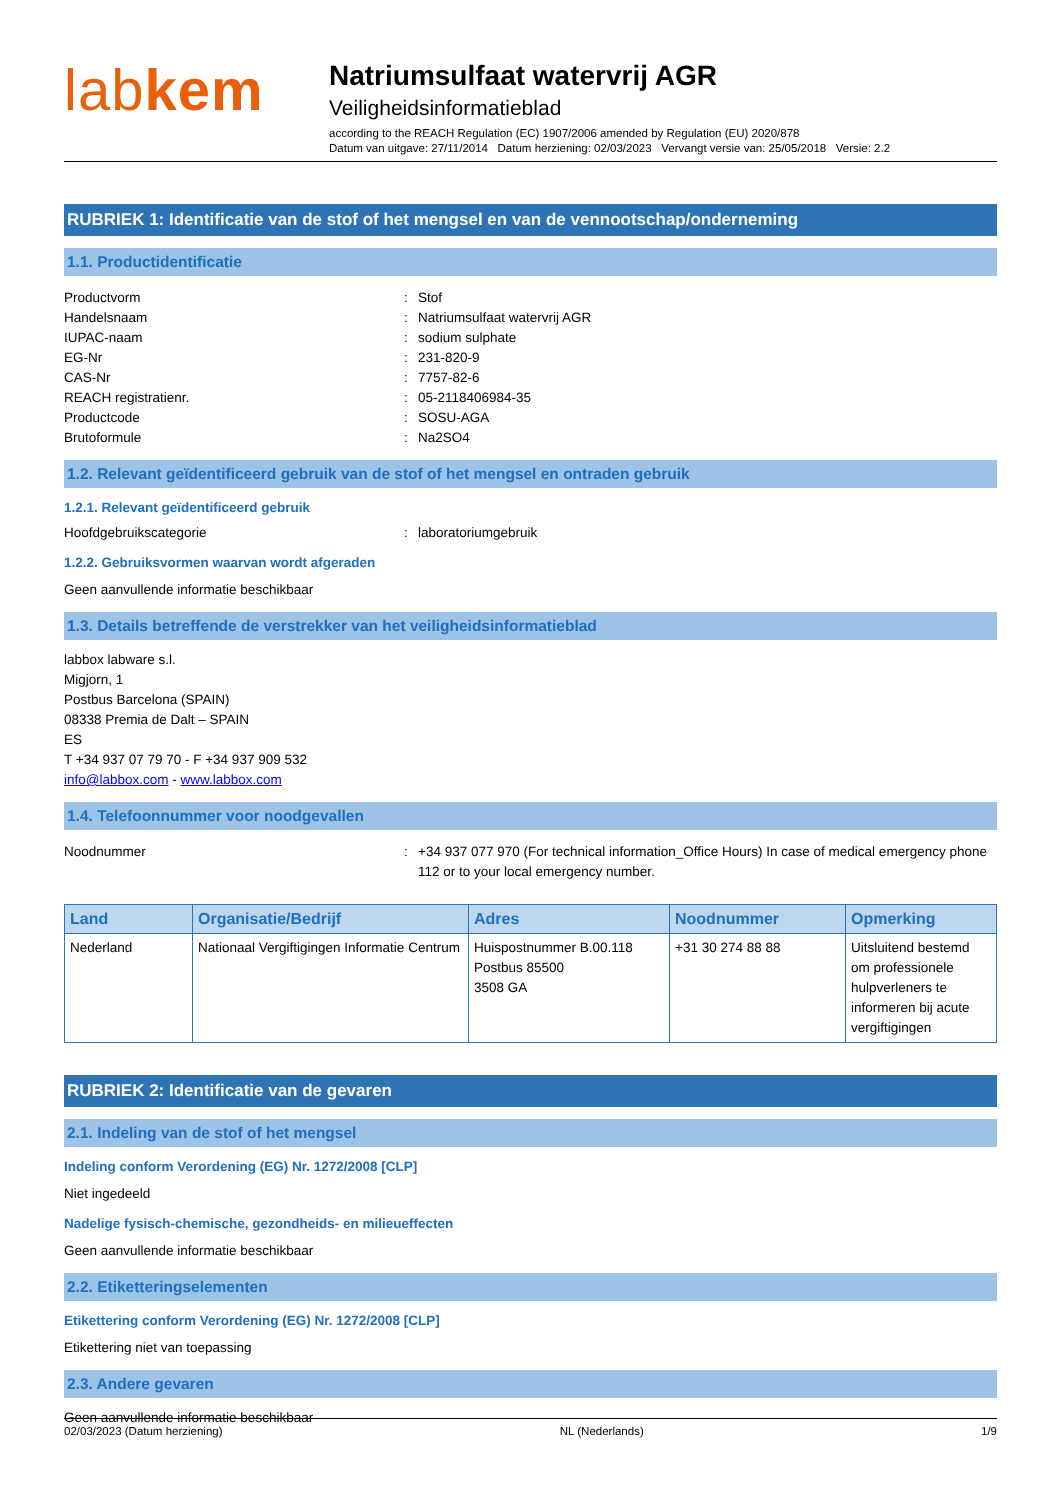labkem
Natriumsulfaat watervrij AGR
Veiligheidsinformatieblad
according to the REACH Regulation (EC) 1907/2006 amended by Regulation (EU) 2020/878
Datum van uitgave: 27/11/2014 Datum herziening: 02/03/2023 Vervangt versie van: 25/05/2018 Versie: 2.2
RUBRIEK 1: Identificatie van de stof of het mengsel en van de vennootschap/onderneming
1.1. Productidentificatie
Productvorm : Stof
Handelsnaam : Natriumsulfaat watervrij AGR
IUPAC-naam : sodium sulphate
EG-Nr : 231-820-9
CAS-Nr : 7757-82-6
REACH registratienr. : 05-2118406984-35
Productcode : SOSU-AGA
Brutoformule : Na2SO4
1.2. Relevant geïdentificeerd gebruik van de stof of het mengsel en ontraden gebruik
1.2.1. Relevant geïdentificeerd gebruik
Hoofdgebruikscategorie : laboratoriumgebruik
1.2.2. Gebruiksvormen waarvan wordt afgeraden
Geen aanvullende informatie beschikbaar
1.3. Details betreffende de verstrekker van het veiligheidsinformatieblad
labbox labware s.l.
Migjorn, 1
Postbus Barcelona (SPAIN)
08338 Premia de Dalt – SPAIN
ES
T +34 937 07 79 70 - F +34 937 909 532
info@labbox.com - www.labbox.com
1.4. Telefoonnummer voor noodgevallen
Noodnummer : +34 937 077 970 (For technical information_Office Hours) In case of medical emergency phone 112 or to your local emergency number.
| Land | Organisatie/Bedrijf | Adres | Noodnummer | Opmerking |
| --- | --- | --- | --- | --- |
| Nederland | Nationaal Vergiftigingen Informatie Centrum | Huispostnummer B.00.118 Postbus 85500 3508 GA | +31 30 274 88 88 | Uitsluitend bestemd om professionele hulpverleners te informeren bij acute vergiftigingen |
RUBRIEK 2: Identificatie van de gevaren
2.1. Indeling van de stof of het mengsel
Indeling conform Verordening (EG) Nr. 1272/2008 [CLP]
Niet ingedeeld
Nadelige fysisch-chemische, gezondheids- en milieueffecten
Geen aanvullende informatie beschikbaar
2.2. Etiketteringselementen
Etikettering conform Verordening (EG) Nr. 1272/2008 [CLP]
Etikettering niet van toepassing
2.3. Andere gevaren
Geen aanvullende informatie beschikbaar
02/03/2023 (Datum herziening) NL (Nederlands) 1/9